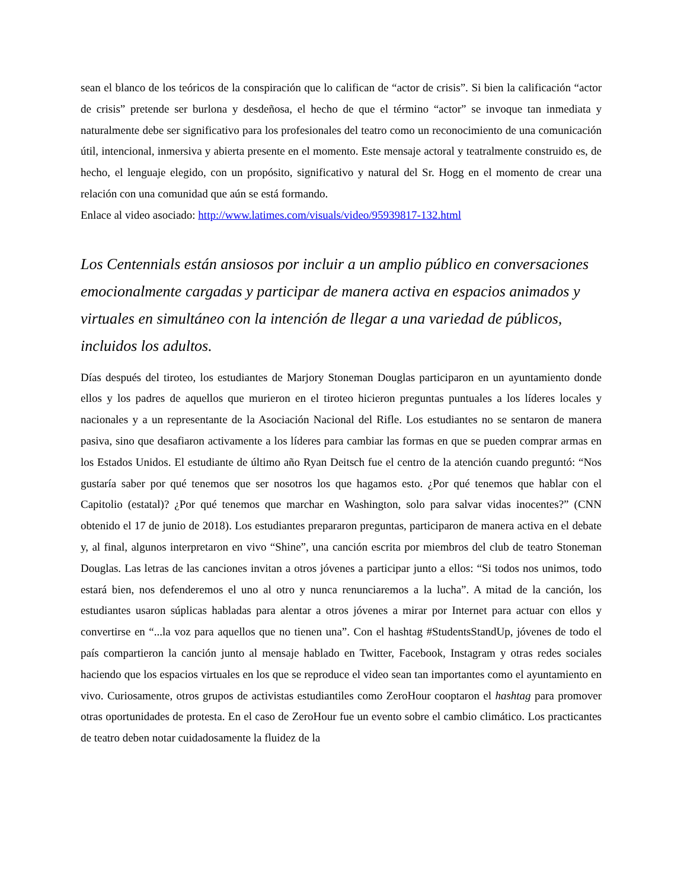sean el blanco de los teóricos de la conspiración que lo califican de “actor de crisis”. Si bien la calificación “actor de crisis” pretende ser burlona y desdeñosa, el hecho de que el término “actor” se invoque tan inmediata y naturalmente debe ser significativo para los profesionales del teatro como un reconocimiento de una comunicación útil, intencional, inmersiva y abierta presente en el momento. Este mensaje actoral y teatralmente construido es, de hecho, el lenguaje elegido, con un propósito, significativo y natural del Sr. Hogg en el momento de crear una relación con una comunidad que aún se está formando.
Enlace al video asociado: http://www.latimes.com/visuals/video/95939817-132.html
Los Centennials están ansiosos por incluir a un amplio público en conversaciones emocionalmente cargadas y participar de manera activa en espacios animados y virtuales en simultáneo con la intención de llegar a una variedad de públicos, incluidos los adultos.
Días después del tiroteo, los estudiantes de Marjory Stoneman Douglas participaron en un ayuntamiento donde ellos y los padres de aquellos que murieron en el tiroteo hicieron preguntas puntuales a los líderes locales y nacionales y a un representante de la Asociación Nacional del Rifle. Los estudiantes no se sentaron de manera pasiva, sino que desafiaron activamente a los líderes para cambiar las formas en que se pueden comprar armas en los Estados Unidos. El estudiante de último año Ryan Deitsch fue el centro de la atención cuando preguntó: “Nos gustaría saber por qué tenemos que ser nosotros los que hagamos esto. ¿Por qué tenemos que hablar con el Capitolio (estatal)? ¿Por qué tenemos que marchar en Washington, solo para salvar vidas inocentes?” (CNN obtenido el 17 de junio de 2018). Los estudiantes prepararon preguntas, participaron de manera activa en el debate y, al final, algunos interpretaron en vivo “Shine”, una canción escrita por miembros del club de teatro Stoneman Douglas. Las letras de las canciones invitan a otros jóvenes a participar junto a ellos: “Si todos nos unimos, todo estará bien, nos defenderemos el uno al otro y nunca renunciaremos a la lucha”. A mitad de la canción, los estudiantes usaron súplicas habladas para alentar a otros jóvenes a mirar por Internet para actuar con ellos y convertirse en “...la voz para aquellos que no tienen una”. Con el hashtag #StudentsStandUp, jóvenes de todo el país compartieron la canción junto al mensaje hablado en Twitter, Facebook, Instagram y otras redes sociales haciendo que los espacios virtuales en los que se reproduce el video sean tan importantes como el ayuntamiento en vivo. Curiosamente, otros grupos de activistas estudiantiles como ZeroHour cooptaron el hashtag para promover otras oportunidades de protesta. En el caso de ZeroHour fue un evento sobre el cambio climático. Los practicantes de teatro deben notar cuidadosamente la fluidez de la